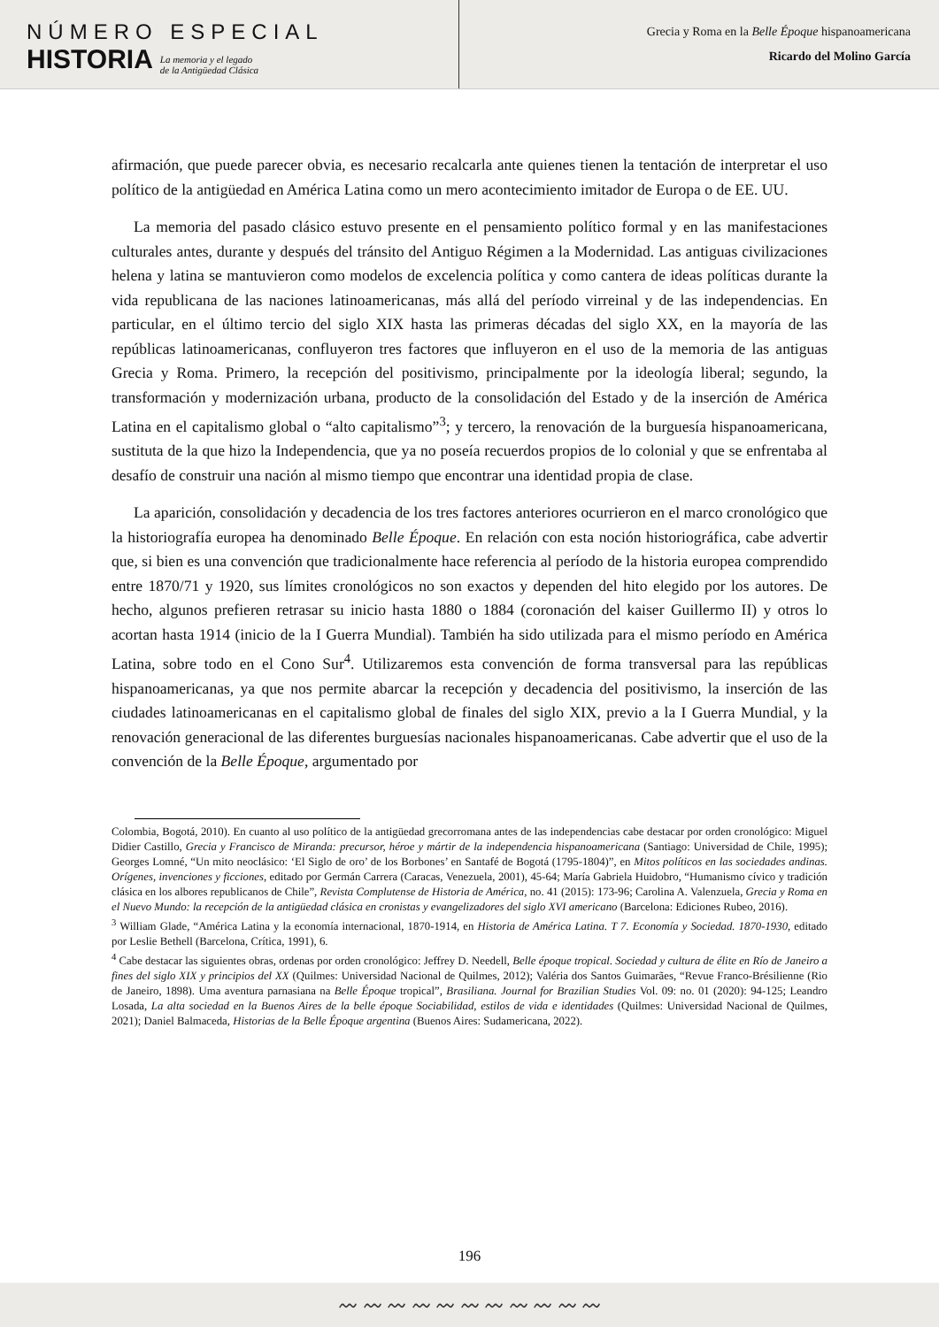NÚMERO ESPECIAL
HISTORIA
La memoria y el legado
de la Antigüedad Clásica
Grecia y Roma en la Belle Époque hispanoamericana
Ricardo del Molino García
afirmación, que puede parecer obvia, es necesario recalcarla ante quienes tienen la tentación de interpretar el uso político de la antigüedad en América Latina como un mero acontecimiento imitador de Europa o de EE. UU.
La memoria del pasado clásico estuvo presente en el pensamiento político formal y en las manifestaciones culturales antes, durante y después del tránsito del Antiguo Régimen a la Modernidad. Las antiguas civilizaciones helena y latina se mantuvieron como modelos de excelencia política y como cantera de ideas políticas durante la vida republicana de las naciones latinoamericanas, más allá del período virreinal y de las independencias. En particular, en el último tercio del siglo XIX hasta las primeras décadas del siglo XX, en la mayoría de las repúblicas latinoamericanas, confluyeron tres factores que influyeron en el uso de la memoria de las antiguas Grecia y Roma. Primero, la recepción del positivismo, principalmente por la ideología liberal; segundo, la transformación y modernización urbana, producto de la consolidación del Estado y de la inserción de América Latina en el capitalismo global o “alto capitalismo”<sup>3</sup>; y tercero, la renovación de la burguesía hispanoamericana, sustituta de la que hizo la Independencia, que ya no poseía recuerdos propios de lo colonial y que se enfrentaba al desafío de construir una nación al mismo tiempo que encontrar una identidad propia de clase.
La aparición, consolidación y decadencia de los tres factores anteriores ocurrieron en el marco cronológico que la historiografía europea ha denominado Belle Époque. En relación con esta noción historiográfica, cabe advertir que, si bien es una convención que tradicionalmente hace referencia al período de la historia europea comprendido entre 1870/71 y 1920, sus límites cronológicos no son exactos y dependen del hito elegido por los autores. De hecho, algunos prefieren retrasar su inicio hasta 1880 o 1884 (coronación del kaiser Guillermo II) y otros lo acortan hasta 1914 (inicio de la I Guerra Mundial). También ha sido utilizada para el mismo período en América Latina, sobre todo en el Cono Sur<sup>4</sup>. Utilizaremos esta convención de forma transversal para las repúblicas hispanoamericanas, ya que nos permite abarcar la recepción y decadencia del positivismo, la inserción de las ciudades latinoamericanas en el capitalismo global de finales del siglo XIX, previo a la I Guerra Mundial, y la renovación generacional de las diferentes burguesías nacionales hispanoamericanas. Cabe advertir que el uso de la convención de la Belle Époque, argumentado por
Colombia, Bogotá, 2010). En cuanto al uso político de la antigüedad grecorromana antes de las independencias cabe destacar por orden cronológico: Miguel Didier Castillo, Grecia y Francisco de Miranda: precursor, héroe y mártir de la independencia hispanoamericana (Santiago: Universidad de Chile, 1995); Georges Lomné, “Un mito neoclásico: ‘El Siglo de oro’ de los Borbones’ en Santafé de Bogotá (1795-1804)”, en Mitos políticos en las sociedades andinas. Orígenes, invenciones y ficciones, editado por Germán Carrera (Caracas, Venezuela, 2001), 45-64; María Gabriela Huidobro, “Humanismo cívico y tradición clásica en los albores republicanos de Chile”, Revista Complutense de Historia de América, no. 41 (2015): 173-96; Carolina A. Valenzuela, Grecia y Roma en el Nuevo Mundo: la recepción de la antigüedad clásica en cronistas y evangelizadores del siglo XVI americano (Barcelona: Ediciones Rubeo, 2016).
<sup>3</sup> William Glade, “América Latina y la economía internacional, 1870-1914, en Historia de América Latina. T 7. Economía y Sociedad. 1870-1930, editado por Leslie Bethell (Barcelona, Crítica, 1991), 6.
<sup>4</sup> Cabe destacar las siguientes obras, ordenas por orden cronológico: Jeffrey D. Needell, Belle époque tropical. Sociedad y cultura de élite en Río de Janeiro a fines del siglo XIX y principios del XX (Quilmes: Universidad Nacional de Quilmes, 2012); Valéria dos Santos Guimarães, “Revue Franco-Brésilienne (Rio de Janeiro, 1898). Uma aventura parnasiana na Belle Époque tropical”, Brasiliana. Journal for Brazilian Studies Vol. 09: no. 01 (2020): 94-125; Leandro Losada, La alta sociedad en la Buenos Aires de la belle époque Sociabilidad, estilos de vida e identidades (Quilmes: Universidad Nacional de Quilmes, 2021); Daniel Balmaceda, Historias de la Belle Époque argentina (Buenos Aires: Sudamericana, 2022).
196
〰 〰 〰 〰 〰 〰 〰 〰 〰 〰 〰